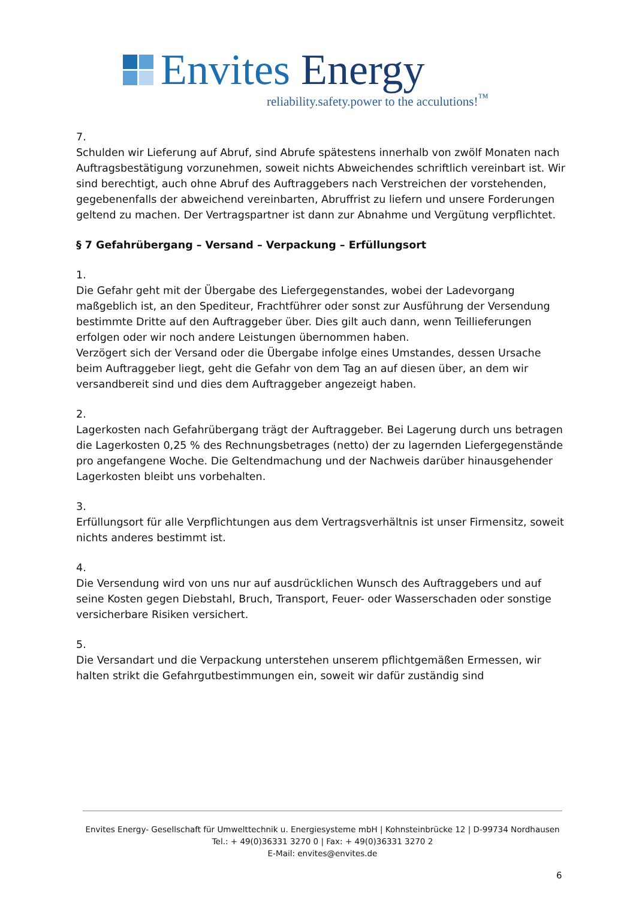Envites Energy
reliability.safety.power to the acculutions!<sup>™</sup>
7.
Schulden wir Lieferung auf Abruf, sind Abrufe spätestens innerhalb von zwölf Monaten nach Auftragsbestätigung vorzunehmen, soweit nichts Abweichendes schriftlich vereinbart ist. Wir sind berechtigt, auch ohne Abruf des Auftraggebers nach Verstreichen der vorstehenden, gegebenenfalls der abweichend vereinbarten, Abruffrist zu liefern und unsere Forderungen geltend zu machen. Der Vertragspartner ist dann zur Abnahme und Vergütung verpflichtet.
§ 7 Gefahrübergang – Versand – Verpackung – Erfüllungsort
1.
Die Gefahr geht mit der Übergabe des Liefergegenstandes, wobei der Ladevorgang maßgeblich ist, an den Spediteur, Frachtführer oder sonst zur Ausführung der Versendung bestimmte Dritte auf den Auftraggeber über. Dies gilt auch dann, wenn Teillieferungen erfolgen oder wir noch andere Leistungen übernommen haben.
Verzögert sich der Versand oder die Übergabe infolge eines Umstandes, dessen Ursache beim Auftraggeber liegt, geht die Gefahr von dem Tag an auf diesen über, an dem wir versandbereit sind und dies dem Auftraggeber angezeigt haben.
2.
Lagerkosten nach Gefahrübergang trägt der Auftraggeber. Bei Lagerung durch uns betragen die Lagerkosten 0,25 % des Rechnungsbetrages (netto) der zu lagernden Liefergegenstände pro angefangene Woche. Die Geltendmachung und der Nachweis darüber hinausgehender Lagerkosten bleibt uns vorbehalten.
3.
Erfüllungsort für alle Verpflichtungen aus dem Vertragsverhältnis ist unser Firmensitz, soweit nichts anderes bestimmt ist.
4.
Die Versendung wird von uns nur auf ausdrücklichen Wunsch des Auftraggebers und auf seine Kosten gegen Diebstahl, Bruch, Transport, Feuer- oder Wasserschaden oder sonstige versicherbare Risiken versichert.
5.
Die Versandart und die Verpackung unterstehen unserem pflichtgemäßen Ermessen, wir halten strikt die Gefahrgutbestimmungen ein, soweit wir dafür zuständig sind
Envites Energy- Gesellschaft für Umwelttechnik u. Energiesysteme mbH | Kohnsteinbrücke 12 | D-99734 Nordhausen
Tel.: + 49(0)36331 3270 0 | Fax: + 49(0)36331 3270 2
E-Mail: envites@envites.de
6